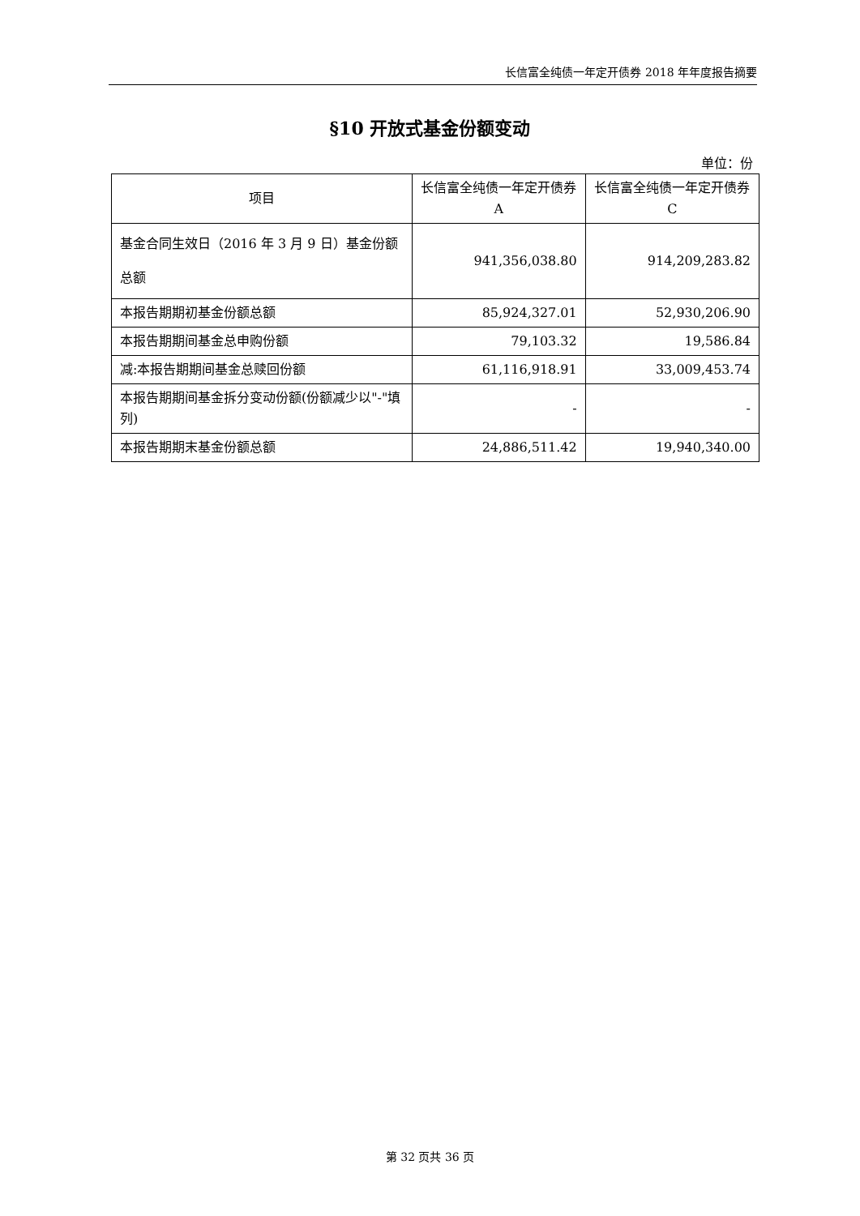长信富全纯债一年定开债券 2018 年年度报告摘要
§10 开放式基金份额变动
单位：份
| 项目 | 长信富全纯债一年定开债券 A | 长信富全纯债一年定开债券 C |
| --- | --- | --- |
| 基金合同生效日（2016 年 3 月 9 日）基金份额总额 | 941,356,038.80 | 914,209,283.82 |
| 本报告期期初基金份额总额 | 85,924,327.01 | 52,930,206.90 |
| 本报告期期间基金总申购份额 | 79,103.32 | 19,586.84 |
| 减:本报告期期间基金总赎回份额 | 61,116,918.91 | 33,009,453.74 |
| 本报告期期间基金拆分变动份额(份额减少以"-"填列) | - | - |
| 本报告期期末基金份额总额 | 24,886,511.42 | 19,940,340.00 |
第 32 页共 36 页